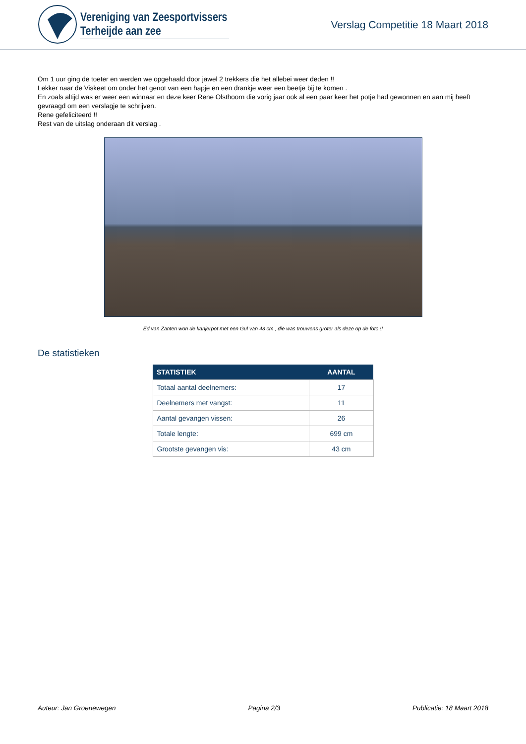Vereniging van Zeesportvissers
Terheijde aan zee
Verslag Competitie 18 Maart 2018
Om 1 uur ging de toeter en werden we opgehaald door jawel 2 trekkers die het allebei weer deden !!
Lekker naar de Viskeet om onder het genot van een hapje en een drankje weer een beetje bij te komen .
En zoals altijd was er weer een winnaar en deze keer Rene Olsthoorn die vorig jaar ook al een paar keer het potje had gewonnen en aan mij heeft gevraagd om een verslagje te schrijven.
Rene gefeliciteerd !!
Rest van de uitslag onderaan dit verslag .
Ed van Zanten won de kanjerpot met een Gul van 43 cm , die was trouwens groter als deze op de foto !!
De statistieken
| STATISTIEK | AANTAL |
| --- | --- |
| Totaal aantal deelnemers: | 17 |
| Deelnemers met vangst: | 11 |
| Aantal gevangen vissen: | 26 |
| Totale lengte: | 699 cm |
| Grootste gevangen vis: | 43 cm |
Auteur: Jan Groenewegen Pagina 2/3 Publicatie: 18 Maart 2018